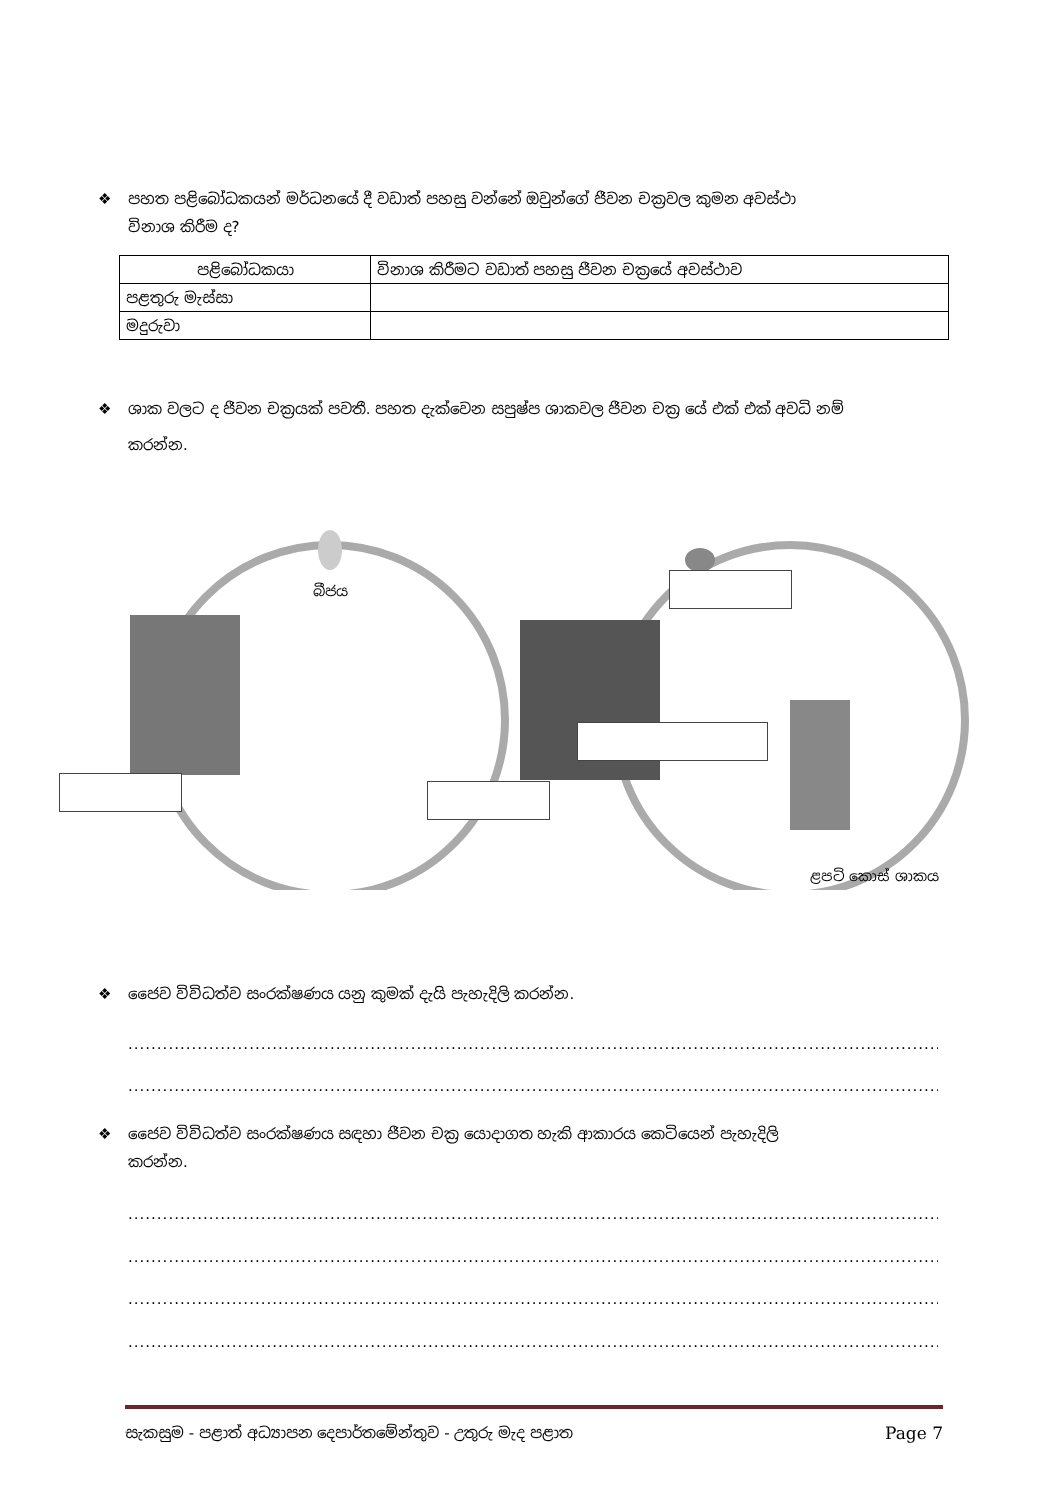❖ පහත පළිබෝධකයන් මර්ධනයේ දී වඩාත් පහසු වන්නේ ඔවුන්ගේ ජීවන චක්‍රවල කුමන අවස්ථා
විනාශ කිරීම ද?
| පළිබෝධකයා | විනාශ කිරීමට වඩාත් පහසු ජීවන චක්‍රයේ අවස්ථාව |
| --- | --- |
| පළතුරු මැස්සා | |
| මදුරුවා | |
❖ ශාක වලට ද ජීවන චක්‍රයක් පවතී. පහත දැක්වෙන සපුෂ්ප ශාකවල ජීවන චක්‍ර යේ එක් එක් අවධි නම්
කරන්න.
බීජය
ළපටි කොස් ශාකය
❖ ජෛව විවිධත්ව සංරක්ෂණය යනු කුමක් දැයි පැහැදිලි කරන්න.
....................................................................................................................................................
....................................................................................................................................................
❖ ජෛව විවිධත්ව සංරක්ෂණය සඳහා ජීවන චක්‍ර යොදාගත හැකි ආකාරය කෙටියෙන් පැහැදිලි
කරන්න.
....................................................................................................................................................
....................................................................................................................................................
....................................................................................................................................................
....................................................................................................................................................
සැකසුම - පළාත් අධ්‍යාපන දෙපාර්තමේන්තුව - උතුරු මැද පළාත Page 7